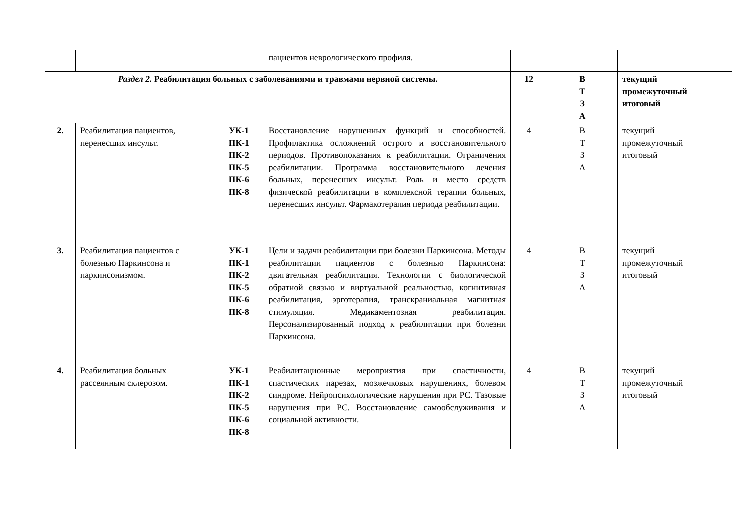| | | | пациентов неврологического профиля. | | | |
| Раздел 2. Реабилитация больных с заболеваниями и травмами нервной системы. | | | | 12 | В Т З А | текущий промежуточный итоговый |
| 2. | Реабилитация пациентов, перенесших инсульт. | УК-1 ПК-1 ПК-2 ПК-5 ПК-6 ПК-8 | Восстановление нарушенных функций и способностей. Профилактика осложнений острого и восстановительного периодов. Противопоказания к реабилитации. Ограничения реабилитации. Программа восстановительного лечения больных, перенесших инсульт. Роль и место средств физической реабилитации в комплексной терапии больных, перенесших инсульт. Фармакотерапия периода реабилитации. | 4 | В Т З А | текущий промежуточный итоговый |
| 3. | Реабилитация пациентов с болезнью Паркинсона и паркинсонизмом. | УК-1 ПК-1 ПК-2 ПК-5 ПК-6 ПК-8 | Цели и задачи реабилитации при болезни Паркинсона. Методы реабилитации пациентов с болезнью Паркинсона: двигательная реабилитация. Технологии с биологической обратной связью и виртуальной реальностью, когнитивная реабилитация, эрготерапия, транскраниальная магнитная стимуляция. Медикаментозная реабилитация. Персонализированный подход к реабилитации при болезни Паркинсона. | 4 | В Т З А | текущий промежуточный итоговый |
| 4. | Реабилитация больных рассеянным склерозом. | УК-1 ПК-1 ПК-2 ПК-5 ПК-6 ПК-8 | Реабилитационные мероприятия при спастичности, спастических парезах, мозжечковых нарушениях, болевом синдроме. Нейропсихологические нарушения при РС. Тазовые нарушения при РС. Восстановление самообслуживания и социальной активности. | 4 | В Т З А | текущий промежуточный итоговый |